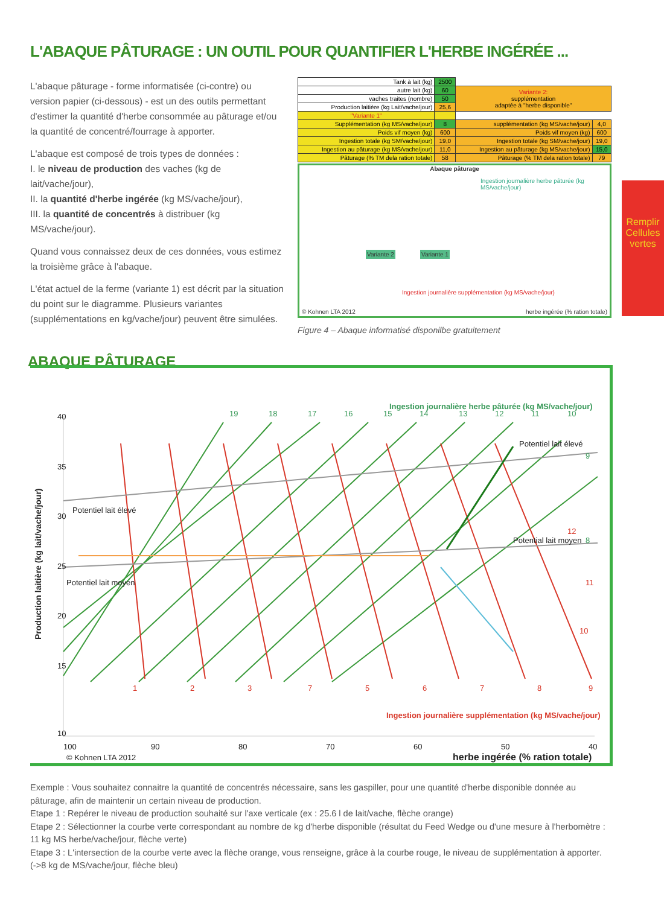L'ABAQUE PÂTURAGE : UN OUTIL POUR QUANTIFIER L'HERBE INGÉRÉE ...
L'abaque pâturage - forme informatisée (ci-contre) ou version papier (ci-dessous) - est un des outils permettant d'estimer la quantité d'herbe consommée au pâturage et/ou la quantité de concentré/fourrage à apporter.
L'abaque est composé de trois types de données :
I. le niveau de production des vaches (kg de lait/vache/jour),
II. la quantité d'herbe ingérée (kg MS/vache/jour),
III. la quantité de concentrés à distribuer (kg MS/vache/jour).
Quand vous connaissez deux de ces données, vous estimez la troisième grâce à l'abaque.
L'état actuel de la ferme (variante 1) est décrit par la situation du point sur le diagramme. Plusieurs variantes (supplémentations en kg/vache/jour) peuvent être simulées.
| Tank à lait (kg) | 2500 | | |
| autre lait (kg) | 60 | Variante 2: supplémentation adaptée à "herbe disponible" | |
| vaches traites (nombre) | 50 | | |
| Production laitière (kg Lait/vache/jour) | 25,6 | | |
| "Variante 1" | | | |
| Supplémentation (kg MS/vache/jour) | 8 | supplémentation (kg MS/vache/jour) | 4,0 |
| Poids vif moyen (kg) | 600 | Poids vif moyen (kg) | 600 |
| Ingestion totale (kg SM/vache/jour) | 19,0 | Ingestion totale (kg SM/vache/jour) | 19,0 |
| Ingestion au pâturage (kg MS/vache/jour) | 11,0 | Ingestion au pâturage (kg MS/vache/jour) | 15,0 |
| Pâturage (% TM dela ration totale) | 58 | Pâturage (% TM dela ration totale) | 79 |
Abaque pâturage
Ingestion journalière herbe pâturée (kg MS/vache/jour)
Variante 2 Variante 1
Ingestion journalière supplémentation (kg MS/vache/jour)
© Kohnen LTA 2012
herbe ingérée (% ration totale)
Remplir Cellules vertes
Figure 4 – Abaque informatisé disponilbe gratuitement
ABAQUE PÂTURAGE
40
35
30
25
20
15
10
100
90
80
70
60
50
40
herbe ingérée (% ration totale)
© Kohnen LTA 2012
Production laitière (kg lait/vache/jour)
Ingestion journalière herbe pâturée (kg MS/vache/jour)
Ingestion journalière supplémentation (kg MS/vache/jour)
Potentiel lait élevé
Potentiel lait moyen
Potentiel lait élevé
Potential lait moyen
19
18
17
16
15
14
13
12
11
10
9
8
1
2
3
7
5
6
7
8
9
10
11
12
Exemple : Vous souhaitez connaitre la quantité de concentrés nécessaire, sans les gaspiller, pour une quantité d'herbe disponible donnée au pâturage, afin de maintenir un certain niveau de production.
Etape 1 : Repérer le niveau de production souhaité sur l'axe verticale (ex : 25.6 l de lait/vache, flèche orange)
Etape 2 : Sélectionner la courbe verte correspondant au nombre de kg d'herbe disponible (résultat du Feed Wedge ou d'une mesure à l'herbomètre : 11 kg MS herbe/vache/jour, flèche verte)
Etape 3 : L'intersection de la courbe verte avec la flèche orange, vous renseigne, grâce à la courbe rouge, le niveau de supplémentation à apporter. (->8 kg de MS/vache/jour, flèche bleu)